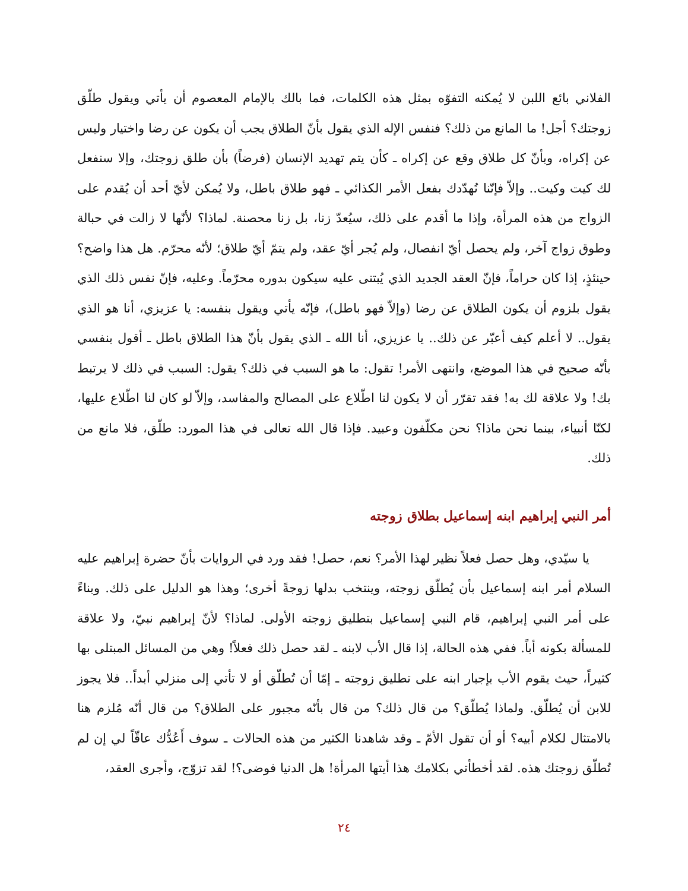الفلاني بائع اللبن لا يُمكنه التفوّه بمثل هذه الكلمات، فما بالك بالإمام المعصوم أن يأتي ويقول طلّق زوجتك؟ أجل! ما المانع من ذلك؟ فنفس الإله الذي يقول بأنّ الطلاق يجب أن يكون عن رضا واختيار وليس عن إكراه، وبأنّ كل طلاق وقع عن إكراه ـ كأن يتم تهديد الإنسان (فرضاً) بأن طلق زوجتك، وإلا سنفعل لك كيت وكيت.. وإلاّ فإنّنا نُهدّدك بفعل الأمر الكذائي ـ فهو طلاق باطل، ولا يُمكن لأيّ أحد أن يُقدم على الزواج من هذه المرأة، وإذا ما أقدم على ذلك، سيُعدّ زنا، بل زنا محصنة. لماذا؟ لأنّها لا زالت في حبالة وطوق زواج آخر، ولم يحصل أيّ انفصال، ولم يُجر أيّ عقد، ولم يتمّ أيّ طلاق؛ لأنّه محرّم. هل هذا واضح؟ حينئذٍ، إذا كان حراماً، فإنّ العقد الجديد الذي يُبتنى عليه سيكون بدوره محرّماً. وعليه، فإنّ نفس ذلك الذي يقول بلزوم أن يكون الطلاق عن رضا (وإلاّ فهو باطل)، فإنّه يأتي ويقول بنفسه: يا عزيزي، أنا هو الذي يقول.. لا أعلم كيف أعبّر عن ذلك.. يا عزيزي، أنا الله ـ الذي يقول بأنّ هذا الطلاق باطل ـ أقول بنفسي بأنّه صحيح في هذا الموضع، وانتهى الأمر! تقول: ما هو السبب في ذلك؟ يقول: السبب في ذلك لا يرتبط بك! ولا علاقة لك به! فقد تقرّر أن لا يكون لنا اطّلاع على المصالح والمفاسد، وإلاّ لو كان لنا اطّلاع عليها، لكنّا أنبياء، بينما نحن ماذا؟ نحن مكلّفون وعبيد. فإذا قال الله تعالى في هذا المورد: طلّق، فلا مانع من ذلك.
أمر النبي إبراهيم ابنه إسماعيل بطلاق زوجته
يا سيّدي، وهل حصل فعلاً نظير لهذا الأمر؟ نعم، حصل! فقد ورد في الروايات بأنّ حضرة إبراهيم عليه السلام أمر ابنه إسماعيل بأن يُطلّق زوجته، وينتخب بدلها زوجةً أخرى؛ وهذا هو الدليل على ذلك. وبناءً على أمر النبي إبراهيم، قام النبي إسماعيل بتطليق زوجته الأولى. لماذا؟ لأنّ إبراهيم نبيّ، ولا علاقة للمسألة بكونه أباً. ففي هذه الحالة، إذا قال الأب لابنه ـ لقد حصل ذلك فعلاً! وهي من المسائل المبتلى بها كثيراً، حيث يقوم الأب بإجبار ابنه على تطليق زوجته ـ إمّا أن تُطلّق أو لا تأتي إلى منزلي أبداً.. فلا يجوز للابن أن يُطلّق. ولماذا يُطلّق؟ من قال ذلك؟ من قال بأنّه مجبور على الطلاق؟ من قال أنّه مُلزم هنا بالامتثال لكلام أبيه؟ أو أن تقول الأمّ ـ وقد شاهدنا الكثير من هذه الحالات ـ سوف أَعُدُّك عاقّاً لي إن لم تُطلّق زوجتك هذه. لقد أخطأتي بكلامك هذا أيتها المرأة! هل الدنيا فوضى؟! لقد تزوّج، وأجرى العقد،
٢٤